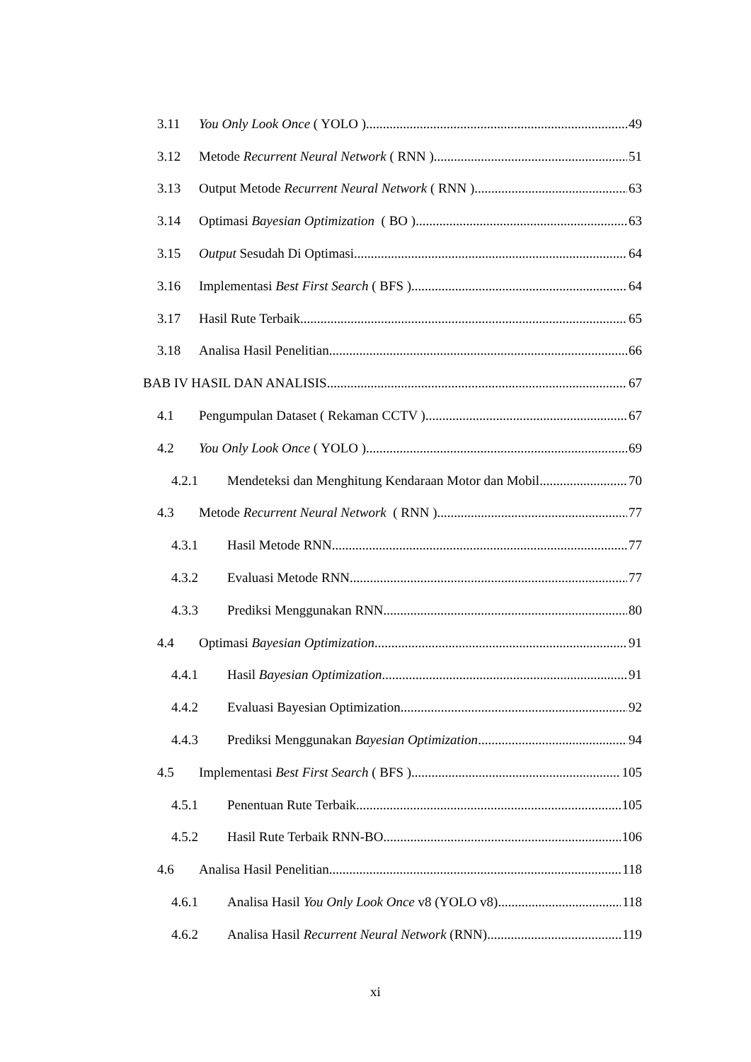3.11 You Only Look Once ( YOLO ) 49
3.12 Metode Recurrent Neural Network ( RNN ) 51
3.13 Output Metode Recurrent Neural Network ( RNN ) 63
3.14 Optimasi Bayesian Optimization ( BO ) 63
3.15 Output Sesudah Di Optimasi 64
3.16 Implementasi Best First Search ( BFS ) 64
3.17 Hasil Rute Terbaik 65
3.18 Analisa Hasil Penelitian 66
BAB IV HASIL DAN ANALISIS 67
4.1 Pengumpulan Dataset ( Rekaman CCTV ) 67
4.2 You Only Look Once ( YOLO ) 69
4.2.1 Mendeteksi dan Menghitung Kendaraan Motor dan Mobil 70
4.3 Metode Recurrent Neural Network ( RNN ) 77
4.3.1 Hasil Metode RNN 77
4.3.2 Evaluasi Metode RNN 77
4.3.3 Prediksi Menggunakan RNN 80
4.4 Optimasi Bayesian Optimization 91
4.4.1 Hasil Bayesian Optimization 91
4.4.2 Evaluasi Bayesian Optimization 92
4.4.3 Prediksi Menggunakan Bayesian Optimization 94
4.5 Implementasi Best First Search ( BFS ) 105
4.5.1 Penentuan Rute Terbaik 105
4.5.2 Hasil Rute Terbaik RNN-BO 106
4.6 Analisa Hasil Penelitian 118
4.6.1 Analisa Hasil You Only Look Once v8 (YOLO v8) 118
4.6.2 Analisa Hasil Recurrent Neural Network (RNN) 119
xi